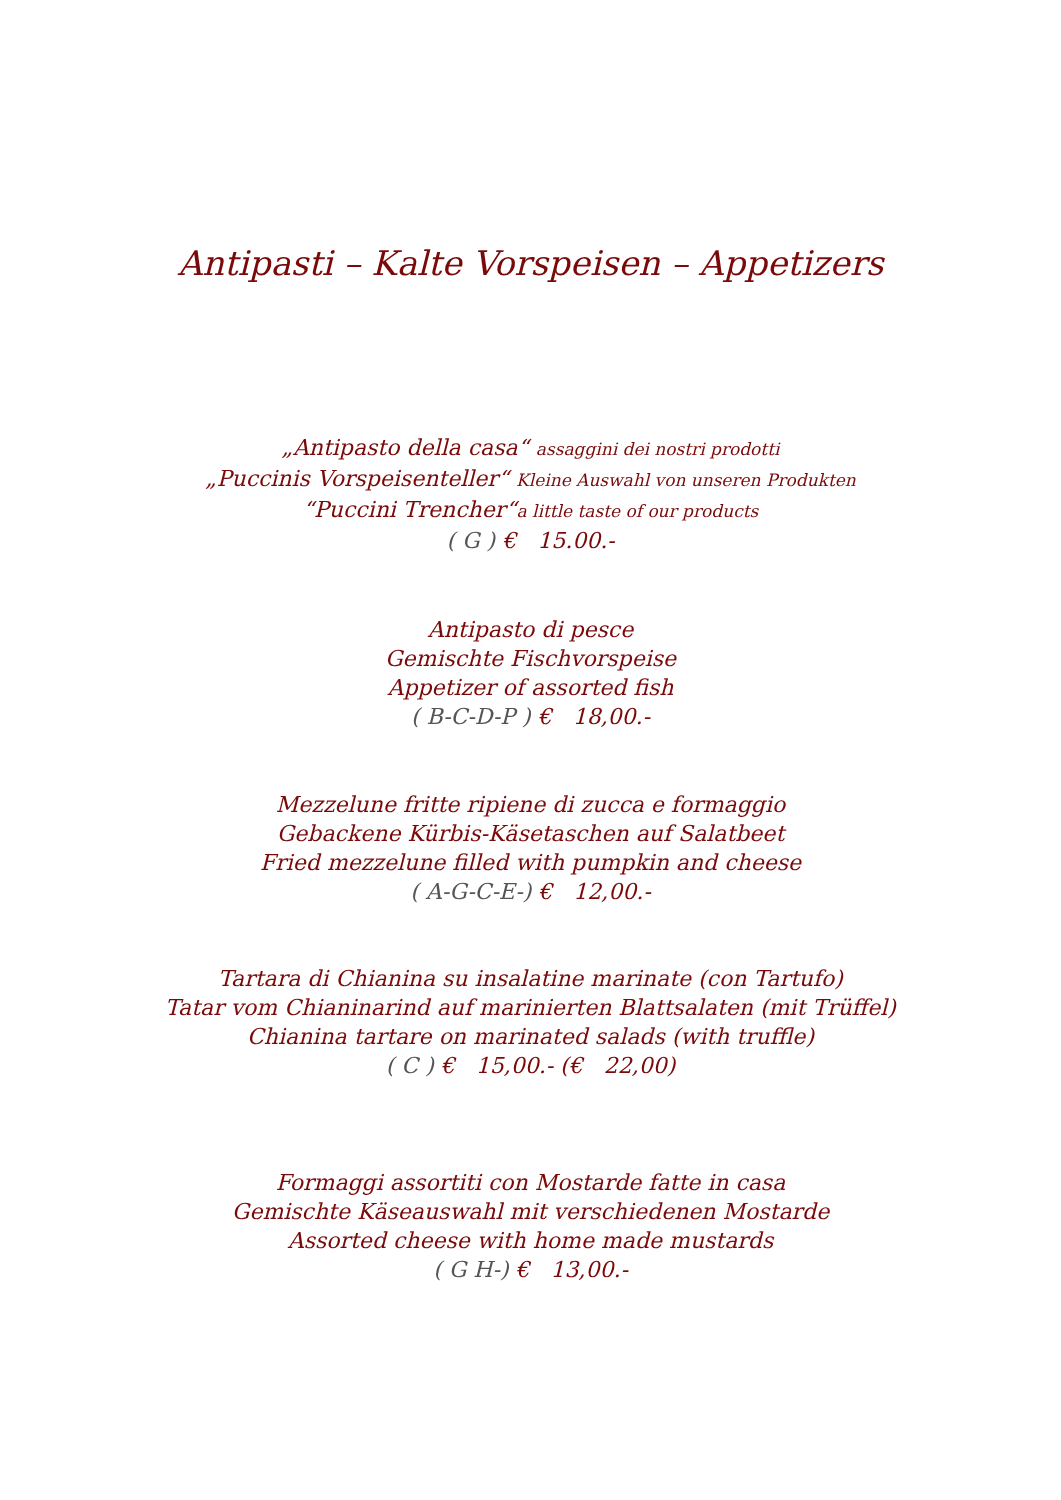Antipasti – Kalte Vorspeisen – Appetizers
„Antipasto della casa“ assaggini dei nostri prodotti
„Puccinis Vorspeisenteller“ Kleine Auswahl von unseren Produkten
“Puccini Trencher“a little taste of our products
( G ) € 15.00.-
Antipasto di pesce
Gemischte Fischvorspeise
Appetizer of assorted fish
( B-C-D-P ) € 18,00.-
Mezzelune fritte ripiene di zucca e formaggio
Gebackene Kürbis-Käsetaschen auf Salatbeet
Fried mezzelune filled with pumpkin and cheese
( A-G-C-E-) € 12,00.-
Tartara di Chianina su insalatine marinate (con Tartufo)
Tatar vom Chianinarind auf marinierten Blattsalaten (mit Trüffel)
Chianina tartare on marinated salads (with truffle)
( C ) € 15,00.- (€ 22,00)
Formaggi assortiti con Mostarde fatte in casa
Gemischte Käseauswahl mit verschiedenen Mostarde
Assorted cheese with home made mustards
( G H-) € 13,00.-